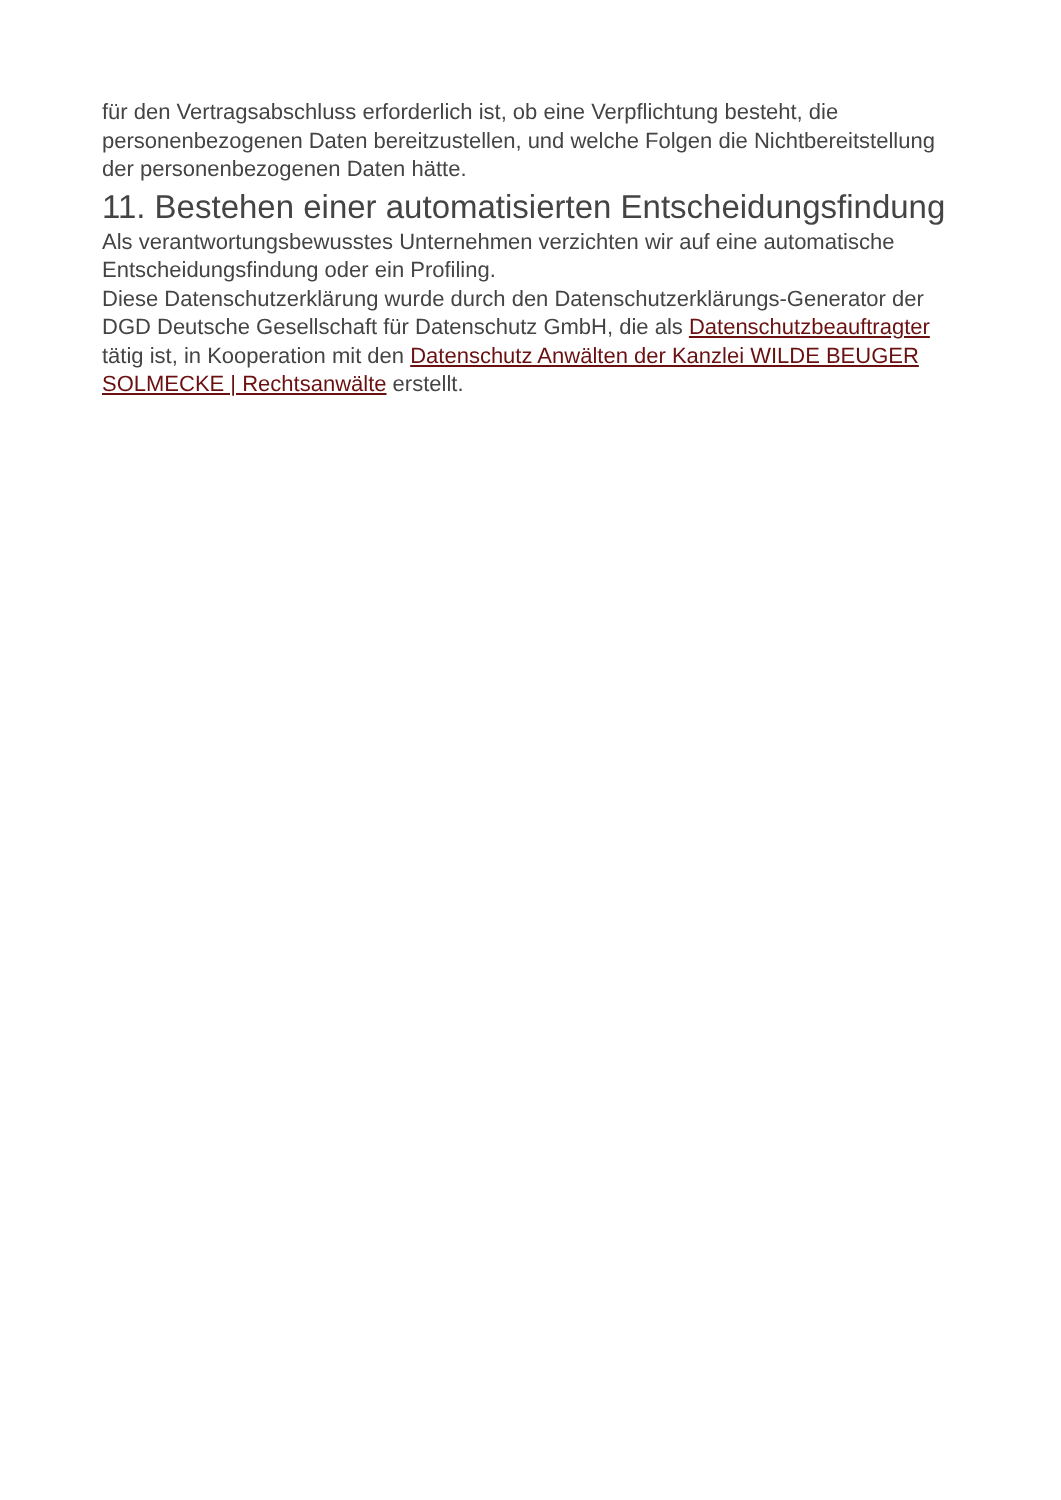für den Vertragsabschluss erforderlich ist, ob eine Verpflichtung besteht, die personenbezogenen Daten bereitzustellen, und welche Folgen die Nichtbereitstellung der personenbezogenen Daten hätte.
11. Bestehen einer automatisierten Entscheidungsfindung
Als verantwortungsbewusstes Unternehmen verzichten wir auf eine automatische Entscheidungsfindung oder ein Profiling.
Diese Datenschutzerklärung wurde durch den Datenschutzerklärungs-Generator der DGD Deutsche Gesellschaft für Datenschutz GmbH, die als Datenschutzbeauftragter tätig ist, in Kooperation mit den Datenschutz Anwälten der Kanzlei WILDE BEUGER SOLMECKE | Rechtsanwälte erstellt.